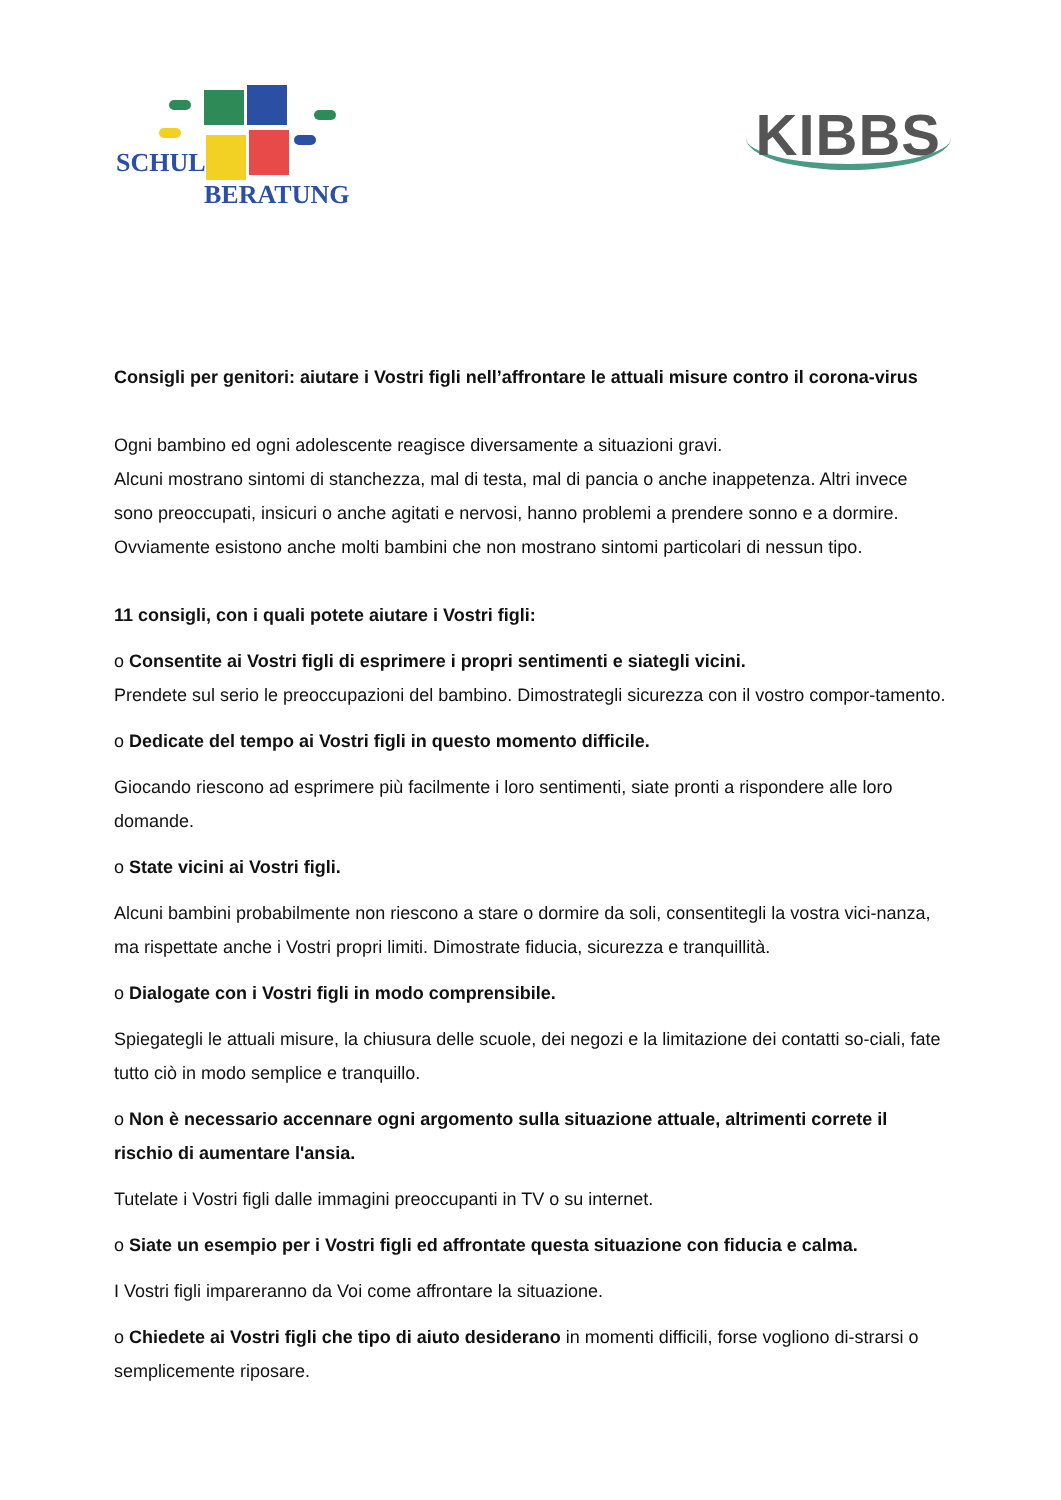SCHUL
BERATUNG
KIBBS
Consigli per genitori: aiutare i Vostri figli nell’affrontare le attuali misure contro il corona-virus
Ogni bambino ed ogni adolescente reagisce diversamente a situazioni gravi.
Alcuni mostrano sintomi di stanchezza, mal di testa, mal di pancia o anche inappetenza. Altri invece sono preoccupati, insicuri o anche agitati e nervosi, hanno problemi a prendere sonno e a dormire. Ovviamente esistono anche molti bambini che non mostrano sintomi particolari di nessun tipo.
11 consigli, con i quali potete aiutare i Vostri figli:
o Consentite ai Vostri figli di esprimere i propri sentimenti e siategli vicini.
Prendete sul serio le preoccupazioni del bambino. Dimostrategli sicurezza con il vostro compor-tamento.
o Dedicate del tempo ai Vostri figli in questo momento difficile.
Giocando riescono ad esprimere più facilmente i loro sentimenti, siate pronti a rispondere alle loro domande.
o State vicini ai Vostri figli.
Alcuni bambini probabilmente non riescono a stare o dormire da soli, consentitegli la vostra vici-nanza, ma rispettate anche i Vostri propri limiti. Dimostrate fiducia, sicurezza e tranquillità.
o Dialogate con i Vostri figli in modo comprensibile.
Spiegategli le attuali misure, la chiusura delle scuole, dei negozi e la limitazione dei contatti so-ciali, fate tutto ciò in modo semplice e tranquillo.
o Non è necessario accennare ogni argomento sulla situazione attuale, altrimenti correte il rischio di aumentare l'ansia.
Tutelate i Vostri figli dalle immagini preoccupanti in TV o su internet.
o Siate un esempio per i Vostri figli ed affrontate questa situazione con fiducia e calma.
I Vostri figli impareranno da Voi come affrontare la situazione.
o Chiedete ai Vostri figli che tipo di aiuto desiderano in momenti difficili, forse vogliono di-strarsi o semplicemente riposare.